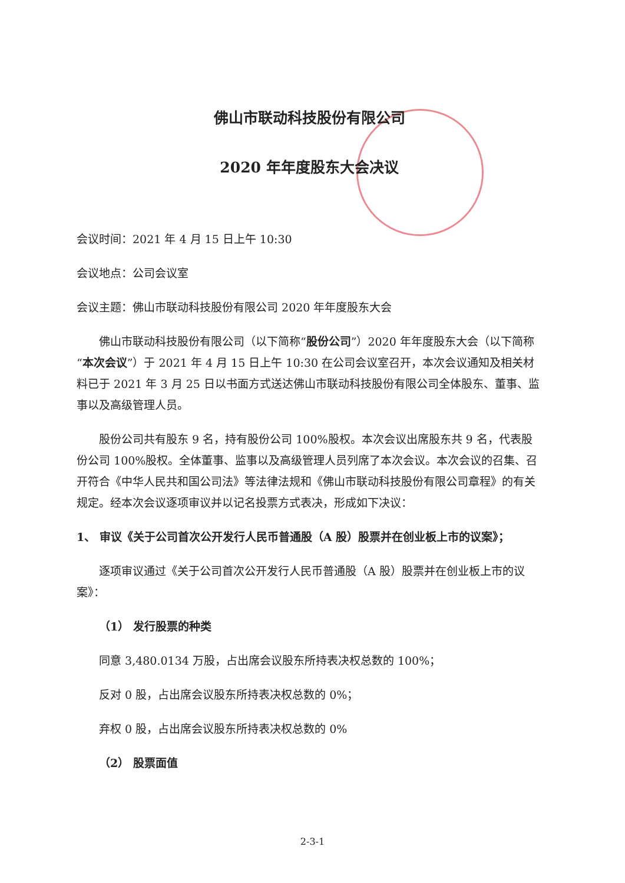佛山市联动科技股份有限公司
2020 年年度股东大会决议
会议时间：2021 年 4 月 15 日上午 10:30
会议地点：公司会议室
会议主题：佛山市联动科技股份有限公司 2020 年年度股东大会
佛山市联动科技股份有限公司（以下简称“股份公司”）2020 年年度股东大会（以下简称“本次会议”）于 2021 年 4 月 15 日上午 10:30 在公司会议室召开，本次会议通知及相关材料已于 2021 年 3 月 25 日以书面方式送达佛山市联动科技股份有限公司全体股东、董事、监事以及高级管理人员。
股份公司共有股东 9 名，持有股份公司 100%股权。本次会议出席股东共 9 名，代表股份公司 100%股权。全体董事、监事以及高级管理人员列席了本次会议。本次会议的召集、召开符合《中华人民共和国公司法》等法律法规和《佛山市联动科技股份有限公司章程》的有关规定。经本次会议逐项审议并以记名投票方式表决，形成如下决议：
1、 审议《关于公司首次公开发行人民币普通股（A 股）股票并在创业板上市的议案》；
逐项审议通过《关于公司首次公开发行人民币普通股（A 股）股票并在创业板上市的议案》：
（1） 发行股票的种类
同意 3,480.0134 万股，占出席会议股东所持表决权总数的 100%；
反对 0 股，占出席会议股东所持表决权总数的 0%；
弃权 0 股，占出席会议股东所持表决权总数的 0%
（2） 股票面值
2-3-1